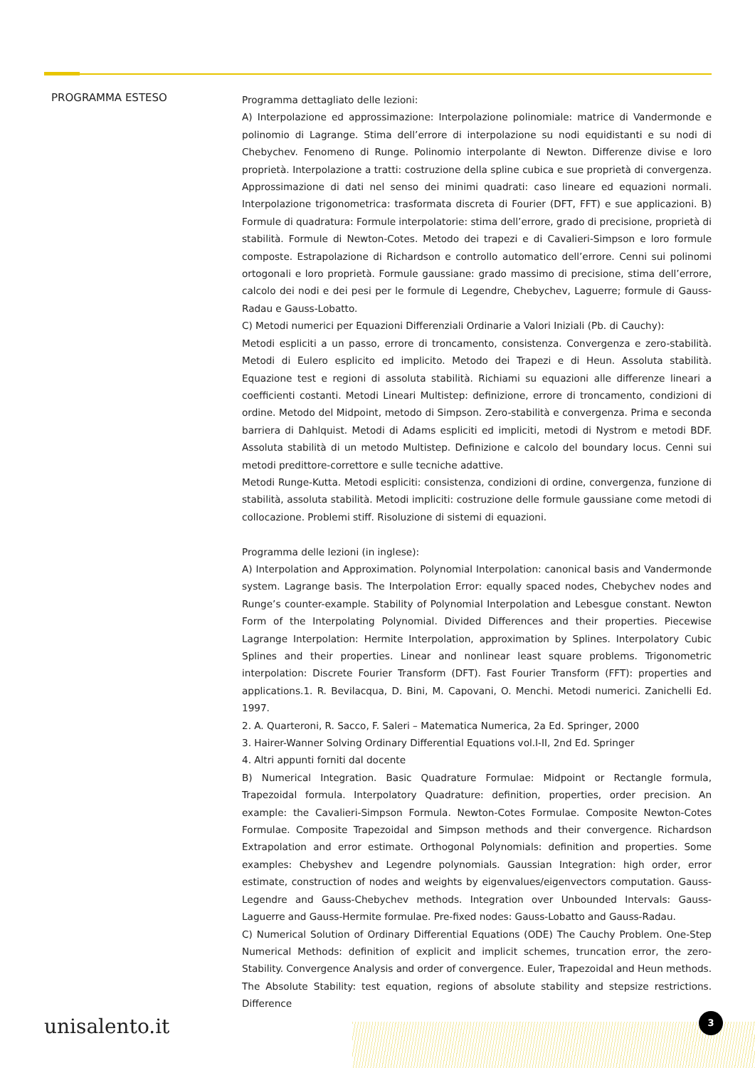PROGRAMMA ESTESO
Programma dettagliato delle lezioni:
A) Interpolazione ed approssimazione: Interpolazione polinomiale: matrice di Vandermonde e polinomio di Lagrange. Stima dell’errore di interpolazione su nodi equidistanti e su nodi di Chebychev. Fenomeno di Runge. Polinomio interpolante di Newton. Differenze divise e loro proprietà. Interpolazione a tratti: costruzione della spline cubica e sue proprietà di convergenza. Approssimazione di dati nel senso dei minimi quadrati: caso lineare ed equazioni normali. Interpolazione trigonometrica: trasformata discreta di Fourier (DFT, FFT) e sue applicazioni. B) Formule di quadratura: Formule interpolatorie: stima dell’errore, grado di precisione, proprietà di stabilità. Formule di Newton-Cotes. Metodo dei trapezi e di Cavalieri-Simpson e loro formule composte. Estrapolazione di Richardson e controllo automatico dell’errore. Cenni sui polinomi ortogonali e loro proprietà. Formule gaussiane: grado massimo di precisione, stima dell’errore, calcolo dei nodi e dei pesi per le formule di Legendre, Chebychev, Laguerre; formule di Gauss-Radau e Gauss-Lobatto.
C) Metodi numerici per Equazioni Differenziali Ordinarie a Valori Iniziali (Pb. di Cauchy):
Metodi espliciti a un passo, errore di troncamento, consistenza. Convergenza e zero-stabilità. Metodi di Eulero esplicito ed implicito. Metodo dei Trapezi e di Heun. Assoluta stabilità. Equazione test e regioni di assoluta stabilità. Richiami su equazioni alle differenze lineari a coefficienti costanti. Metodi Lineari Multistep: definizione, errore di troncamento, condizioni di ordine. Metodo del Midpoint, metodo di Simpson. Zero-stabilità e convergenza. Prima e seconda barriera di Dahlquist. Metodi di Adams espliciti ed impliciti, metodi di Nystrom e metodi BDF. Assoluta stabilità di un metodo Multistep. Definizione e calcolo del boundary locus. Cenni sui metodi predittore-correttore e sulle tecniche adattive.
Metodi Runge-Kutta. Metodi espliciti: consistenza, condizioni di ordine, convergenza, funzione di stabilità, assoluta stabilità. Metodi impliciti: costruzione delle formule gaussiane come metodi di collocazione. Problemi stiff. Risoluzione di sistemi di equazioni.
Programma delle lezioni (in inglese):
A) Interpolation and Approximation. Polynomial Interpolation: canonical basis and Vandermonde system. Lagrange basis. The Interpolation Error: equally spaced nodes, Chebychev nodes and Runge’s counter-example. Stability of Polynomial Interpolation and Lebesgue constant. Newton Form of the Interpolating Polynomial. Divided Differences and their properties. Piecewise Lagrange Interpolation: Hermite Interpolation, approximation by Splines. Interpolatory Cubic Splines and their properties. Linear and nonlinear least square problems. Trigonometric interpolation: Discrete Fourier Transform (DFT). Fast Fourier Transform (FFT): properties and applications.1. R. Bevilacqua, D. Bini, M. Capovani, O. Menchi. Metodi numerici. Zanichelli Ed. 1997.
2. A. Quarteroni, R. Sacco, F. Saleri – Matematica Numerica, 2a Ed. Springer, 2000
3. Hairer-Wanner Solving Ordinary Differential Equations vol.I-II, 2nd Ed. Springer
4. Altri appunti forniti dal docente
B) Numerical Integration. Basic Quadrature Formulae: Midpoint or Rectangle formula, Trapezoidal formula. Interpolatory Quadrature: definition, properties, order precision. An example: the Cavalieri-Simpson Formula. Newton-Cotes Formulae. Composite Newton-Cotes Formulae. Composite Trapezoidal and Simpson methods and their convergence. Richardson Extrapolation and error estimate. Orthogonal Polynomials: definition and properties. Some examples: Chebyshev and Legendre polynomials. Gaussian Integration: high order, error estimate, construction of nodes and weights by eigenvalues/eigenvectors computation. Gauss-Legendre and Gauss-Chebychev methods. Integration over Unbounded Intervals: Gauss-Laguerre and Gauss-Hermite formulae. Pre-fixed nodes: Gauss-Lobatto and Gauss-Radau.
C) Numerical Solution of Ordinary Differential Equations (ODE) The Cauchy Problem. One-Step Numerical Methods: definition of explicit and implicit schemes, truncation error, the zero-Stability. Convergence Analysis and order of convergence. Euler, Trapezoidal and Heun methods. The Absolute Stability: test equation, regions of absolute stability and stepsize restrictions. Difference
unisalento.it 3